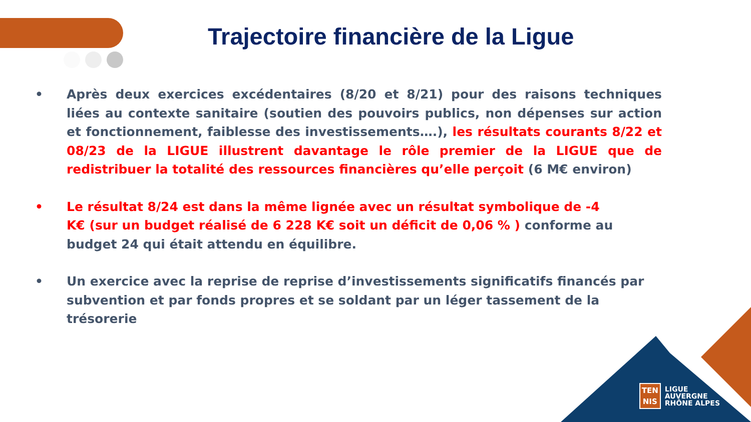Trajectoire financière de la Ligue
• Après deux exercices excédentaires (8/20 et 8/21) pour des raisons techniques liées au contexte sanitaire (soutien des pouvoirs publics, non dépenses sur action et fonctionnement, faiblesse des investissements….), les résultats courants 8/22 et 08/23 de la LIGUE illustrent davantage le rôle premier de la LIGUE que de redistribuer la totalité des ressources financières qu’elle perçoit (6 M€ environ)
• Le résultat 8/24 est dans la même lignée avec un résultat symbolique de -4 K€ (sur un budget réalisé de 6 228 K€ soit un déficit de 0,06 % ) conforme au budget 24 qui était attendu en équilibre.
• Un exercice avec la reprise de reprise d’investissements significatifs financés par subvention et par fonds propres et se soldant par un léger tassement de la trésorerie
TEN
NIS
LIGUE
AUVERGNE
RHÔNE ALPES